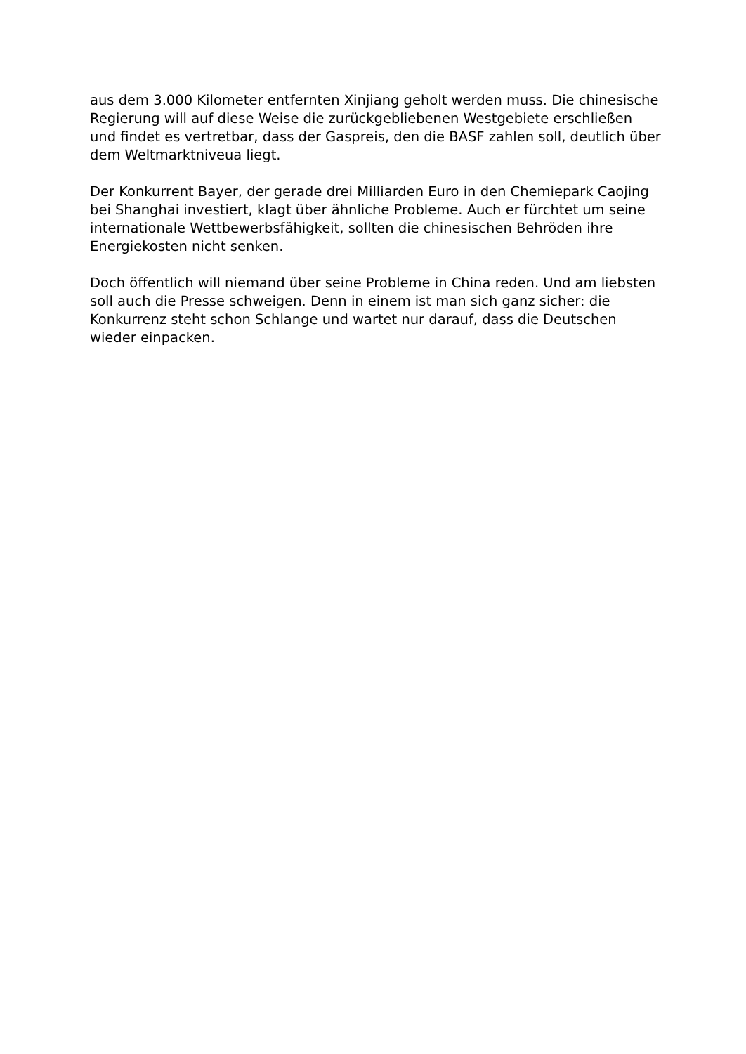aus dem 3.000 Kilometer entfernten Xinjiang geholt werden muss. Die chinesische Regierung will auf diese Weise die zurückgebliebenen Westgebiete erschließen und findet es vertretbar, dass der Gaspreis, den die BASF zahlen soll, deutlich über dem Weltmarktniveua liegt.
Der Konkurrent Bayer, der gerade drei Milliarden Euro in den Chemiepark Caojing bei Shanghai investiert, klagt über ähnliche Probleme. Auch er fürchtet um seine internationale Wettbewerbsfähigkeit, sollten die chinesischen Behröden ihre Energiekosten nicht senken.
Doch öffentlich will niemand über seine Probleme in China reden. Und am liebsten soll auch die Presse schweigen. Denn in einem ist man sich ganz sicher: die Konkurrenz steht schon Schlange und wartet nur darauf, dass die Deutschen wieder einpacken.